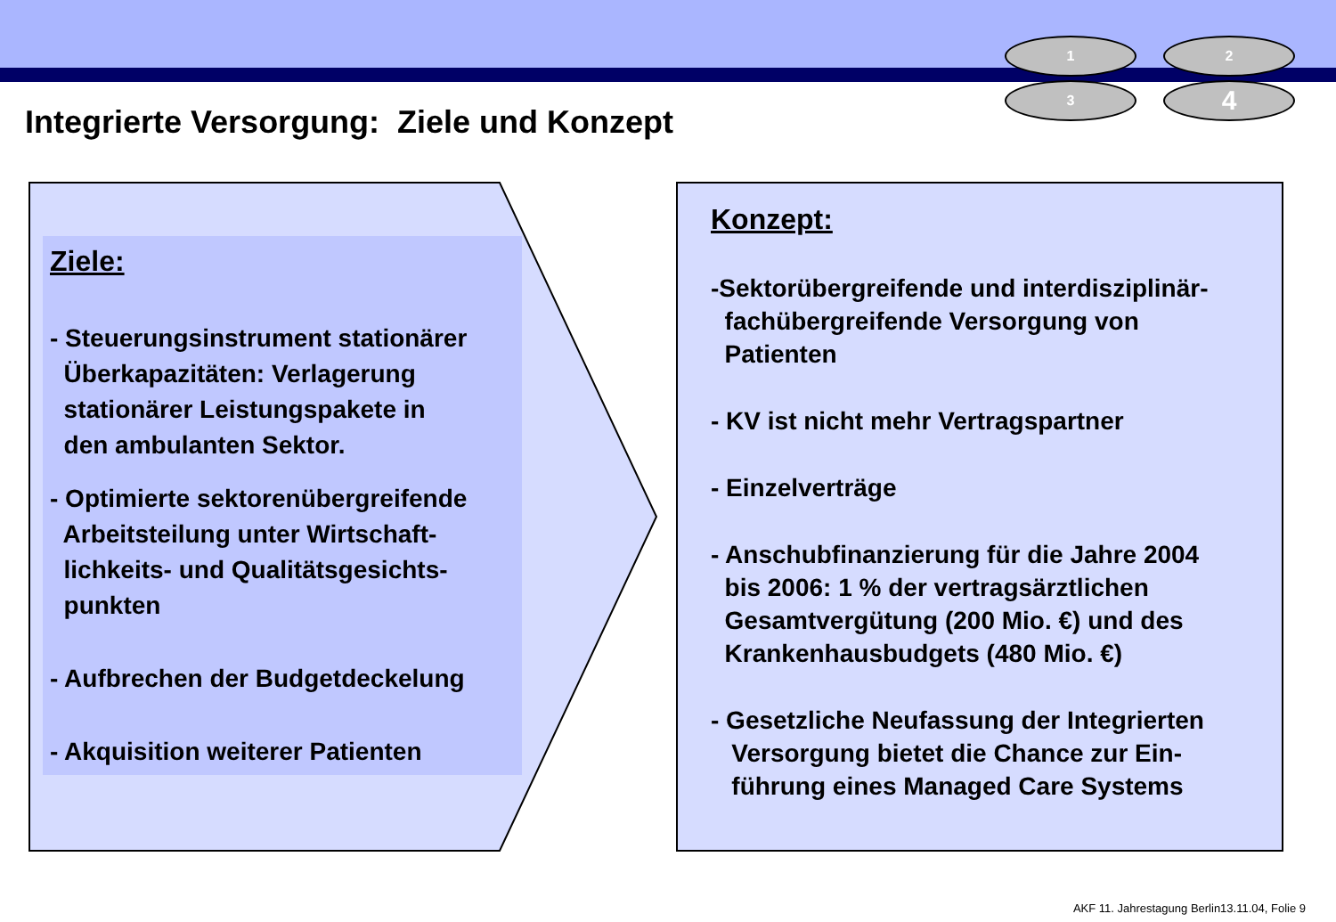1
2
3
4
Integrierte Versorgung: Ziele und Konzept
Ziele:
- Steuerungsinstrument stationärer
Überkapazitäten: Verlagerung
stationärer Leistungspakete in
den ambulanten Sektor.
- Optimierte sektorenübergreifende
Arbeitsteilung unter Wirtschaft-
lichkeits- und Qualitätsgesichts-
punkten
- Aufbrechen der Budgetdeckelung
- Akquisition weiterer Patienten
Konzept:
-Sektorübergreifende und interdisziplinär-
fachübergreifende Versorgung von
Patienten
- KV ist nicht mehr Vertragspartner
- Einzelverträge
- Anschubfinanzierung für die Jahre 2004
bis 2006: 1 % der vertragsärztlichen
Gesamtvergütung (200 Mio. €) und des
Krankenhausbudgets (480 Mio. €)
- Gesetzliche Neufassung der Integrierten
Versorgung bietet die Chance zur Ein-
führung eines Managed Care Systems
AKF 11. Jahrestagung Berlin13.11.04, Folie 9